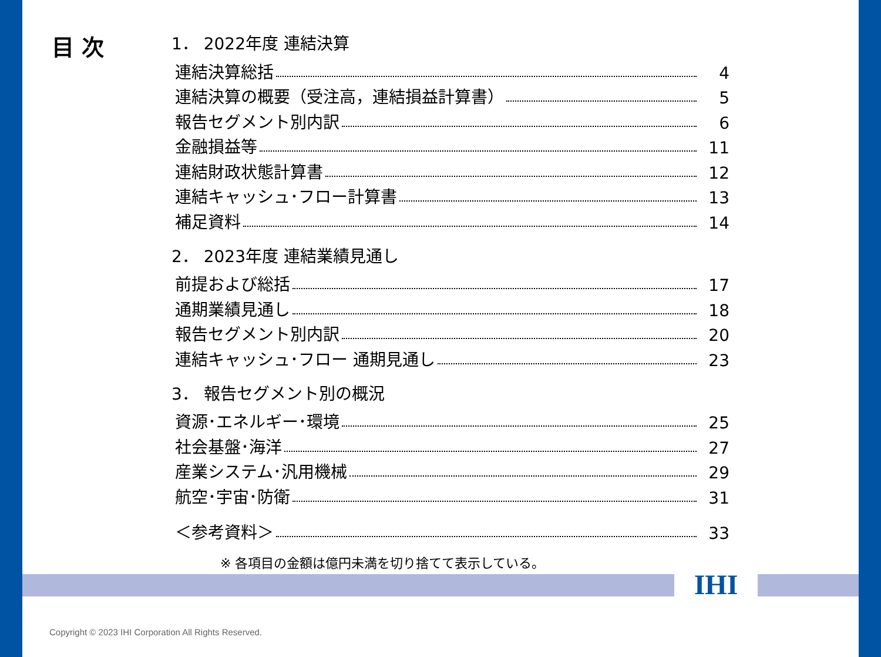目 次
1． 2022年度 連結決算
連結決算総括 4
連結決算の概要（受注高，連結損益計算書） 5
報告セグメント別内訳 6
金融損益等 11
連結財政状態計算書 12
連結キャッシュ･フロー計算書 13
補足資料 14
2． 2023年度 連結業績見通し
前提および総括 17
通期業績見通し 18
報告セグメント別内訳 20
連結キャッシュ･フロー 通期見通し 23
3． 報告セグメント別の概況
資源･エネルギー･環境 25
社会基盤･海洋 27
産業システム･汎用機械 29
航空･宇宙･防衛 31
＜参考資料＞ 33
※ 各項目の金額は億円未満を切り捨てて表示している。
IHI
Copyright © 2023 IHI Corporation All Rights Reserved.